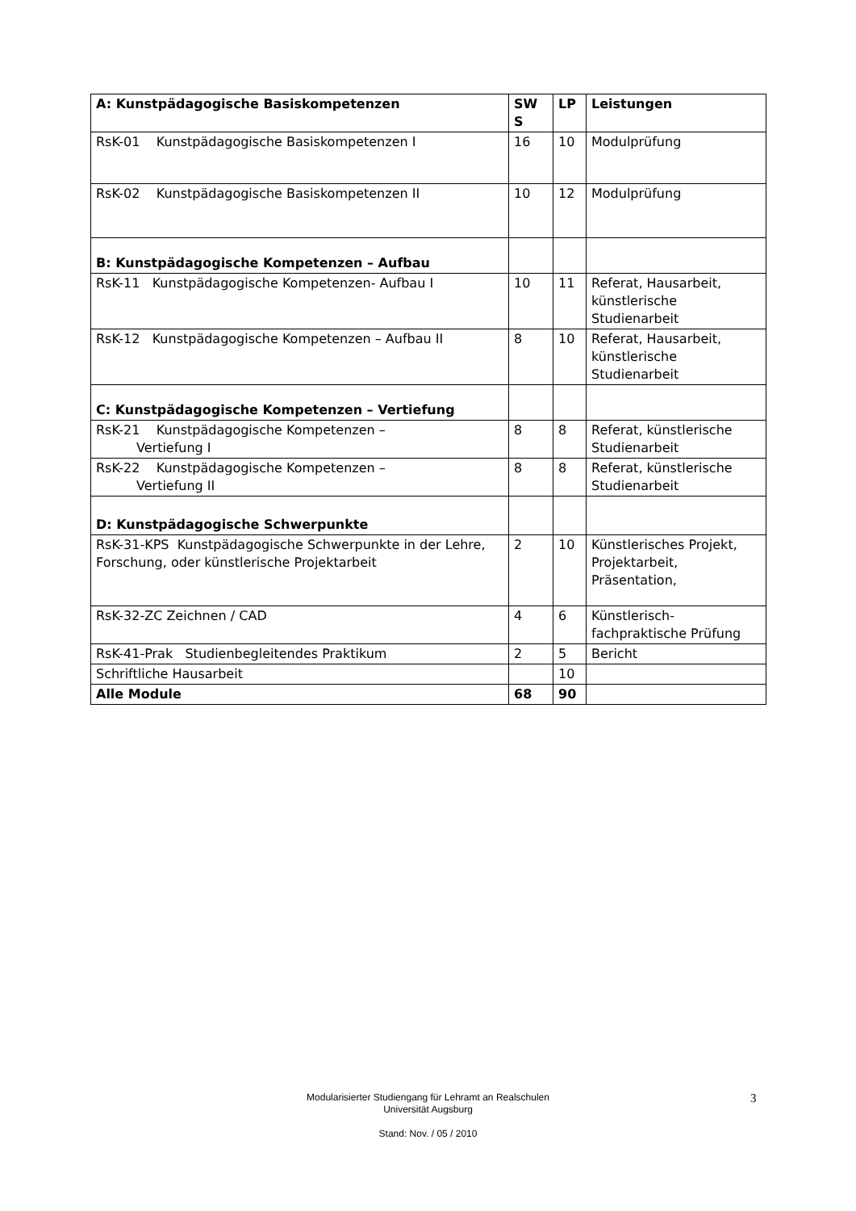| A: Kunstpädagogische Basiskompetenzen | SW S | LP | Leistungen |
| --- | --- | --- | --- |
| RsK-01 Kunstpädagogische Basiskompetenzen I | 16 | 10 | Modulprüfung |
| RsK-02 Kunstpädagogische Basiskompetenzen II | 10 | 12 | Modulprüfung |
| B: Kunstpädagogische Kompetenzen – Aufbau | | | |
| RsK-11 Kunstpädagogische Kompetenzen- Aufbau I | 10 | 11 | Referat, Hausarbeit, künstlerische Studienarbeit |
| RsK-12 Kunstpädagogische Kompetenzen – Aufbau II | 8 | 10 | Referat, Hausarbeit, künstlerische Studienarbeit |
| C: Kunstpädagogische Kompetenzen – Vertiefung | | | |
| RsK-21 Kunstpädagogische Kompetenzen – Vertiefung I | 8 | 8 | Referat, künstlerische Studienarbeit |
| RsK-22 Kunstpädagogische Kompetenzen – Vertiefung II | 8 | 8 | Referat, künstlerische Studienarbeit |
| D: Kunstpädagogische Schwerpunkte | | | |
| RsK-31-KPS Kunstpädagogische Schwerpunkte in der Lehre, Forschung, oder künstlerische Projektarbeit | 2 | 10 | Künstlerisches Projekt, Projektarbeit, Präsentation, |
| RsK-32-ZC Zeichnen / CAD | 4 | 6 | Künstlerisch-fachpraktische Prüfung |
| RsK-41-Prak Studienbegleitendes Praktikum | 2 | 5 | Bericht |
| Schriftliche Hausarbeit | | 10 | |
| Alle Module | 68 | 90 | |
Modularisierter Studiengang für Lehramt an Realschulen
Universität Augsburg
Stand: Nov. / 05 / 2010
3